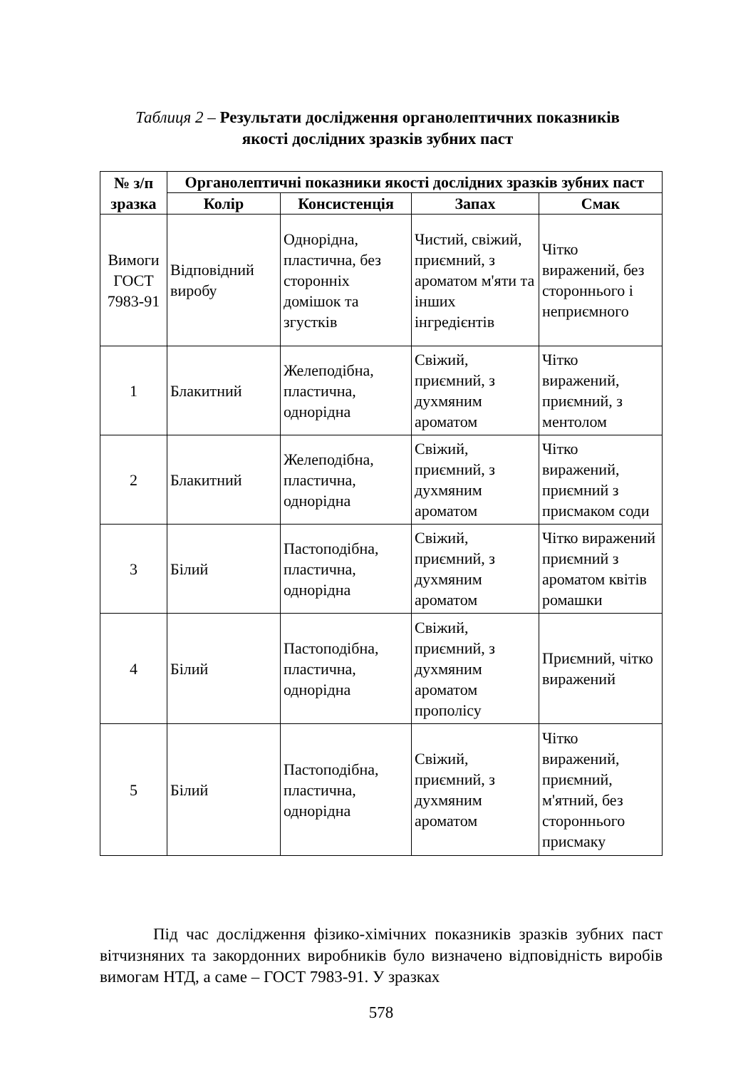Таблиця 2 – Результати дослідження органолептичних показників
якості дослідних зразків зубних паст
| № з/п зразка | Органолептичні показники якості дослідних зразків зубних паст | | | |
| --- | --- | --- | --- | --- |
| | Колір | Консистенція | Запах | Смак |
| Вимоги ГОСТ 7983-91 | Відповідний виробу | Однорідна, пластична, без сторонніх домішок та згустків | Чистий, свіжий, приємний, з ароматом м'яти та інших інгредієнтів | Чітко виражений, без стороннього і неприємного |
| 1 | Блакитний | Желеподібна, пластична, однорідна | Свіжий, приємний, з духмяним ароматом | Чітко виражений, приємний, з ментолом |
| 2 | Блакитний | Желеподібна, пластична, однорідна | Свіжий, приємний, з духмяним ароматом | Чітко виражений, приємний з присмаком соди |
| 3 | Білий | Пастоподібна, пластична, однорідна | Свіжий, приємний, з духмяним ароматом | Чітко виражений приємний з ароматом квітів ромашки |
| 4 | Білий | Пастоподібна, пластична, однорідна | Свіжий, приємний, з духмяним ароматом прополісу | Приємний, чітко виражений |
| 5 | Білий | Пастоподібна, пластична, однорідна | Свіжий, приємний, з духмяним ароматом | Чітко виражений, приємний, м'ятний, без стороннього присмаку |
Під час дослідження фізико-хімічних показників зразків зубних паст вітчизняних та закордонних виробників було визначено відповідність виробів вимогам НТД, а саме – ГОСТ 7983-91. У зразках
578